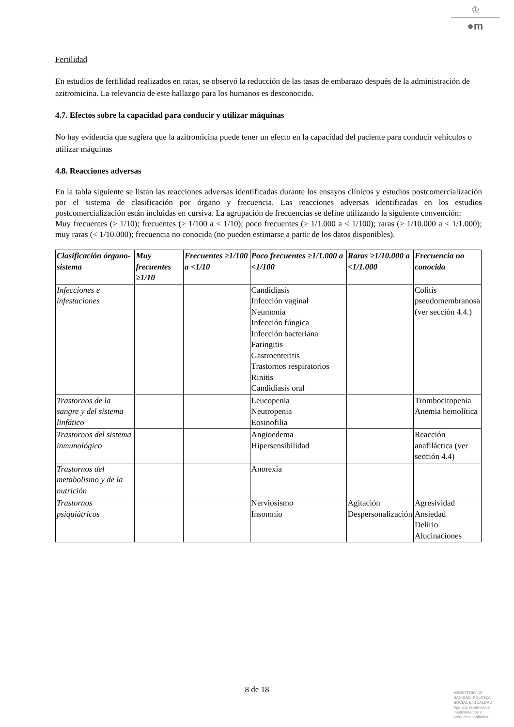♔
●m
Fertilidad
En estudios de fertilidad realizados en ratas, se observó la reducción de las tasas de embarazo después de la administración de azitromicina. La relevancia de este hallazgo para los humanos es desconocido.
4.7. Efectos sobre la capacidad para conducir y utilizar máquinas
No hay evidencia que sugiera que la azitromicina puede tener un efecto en la capacidad del paciente para conducir vehículos o utilizar máquinas
4.8. Reacciones adversas
En la tabla siguiente se listan las reacciones adversas identificadas durante los ensayos clínicos y estudios postcomercialización por el sistema de clasificación por órgano y frecuencia. Las reacciones adversas identificadas en los estudios postcomercialización están incluidas en cursiva. La agrupación de frecuencias se define utilizando la siguiente convención:
Muy frecuentes (≥ 1/10); frecuentes (≥ 1/100 a < 1/10); poco frecuentes (≥ 1/1.000 a < 1/100); raras (≥ 1/10.000 a < 1/1.000); muy raras (< 1/10.000); frecuencia no conocida (no pueden estimarse a partir de los datos disponibles).
| Clasificación órgano-sistema | Muy frecuentes ≥1/10 | Frecuentes ≥1/100 a <1/10 | Poco frecuentes ≥1/1.000 a <1/100 | Raras ≥1/10.000 a <1/1.000 | Frecuencia no conocida |
| --- | --- | --- | --- | --- | --- |
| Infecciones e infestaciones | | | Candidiasis Infección vaginal Neumonía Infección fúngica Infección bacteriana Faringitis Gastroenteritis Trastornos respiratorios Rinitis Candidiasis oral | | Colitis pseudomembranosa (ver sección 4.4.) |
| Trastornos de la sangre y del sistema linfático | | | Leucopenia Neutropenia Eosinofilia | | Trombocitopenia Anemia hemolítica |
| Trastornos del sistema inmunológico | | | Angioedema Hipersensibilidad | | Reacción anafiláctica (ver sección 4.4) |
| Trastornos del metabolismo y de la nutrición | | | Anorexia | | |
| Trastornos psiquiátricos | | | Nerviosismo Insomnio | Agitación Despersonalización | Agresividad Ansiedad Delirio Alucinaciones |
8 de 18
MINISTERIO DE
SANIDAD, POLITICA
SOCIAL E IGUALDAD
Agencia española de
medicamentos y
productos sanitarios